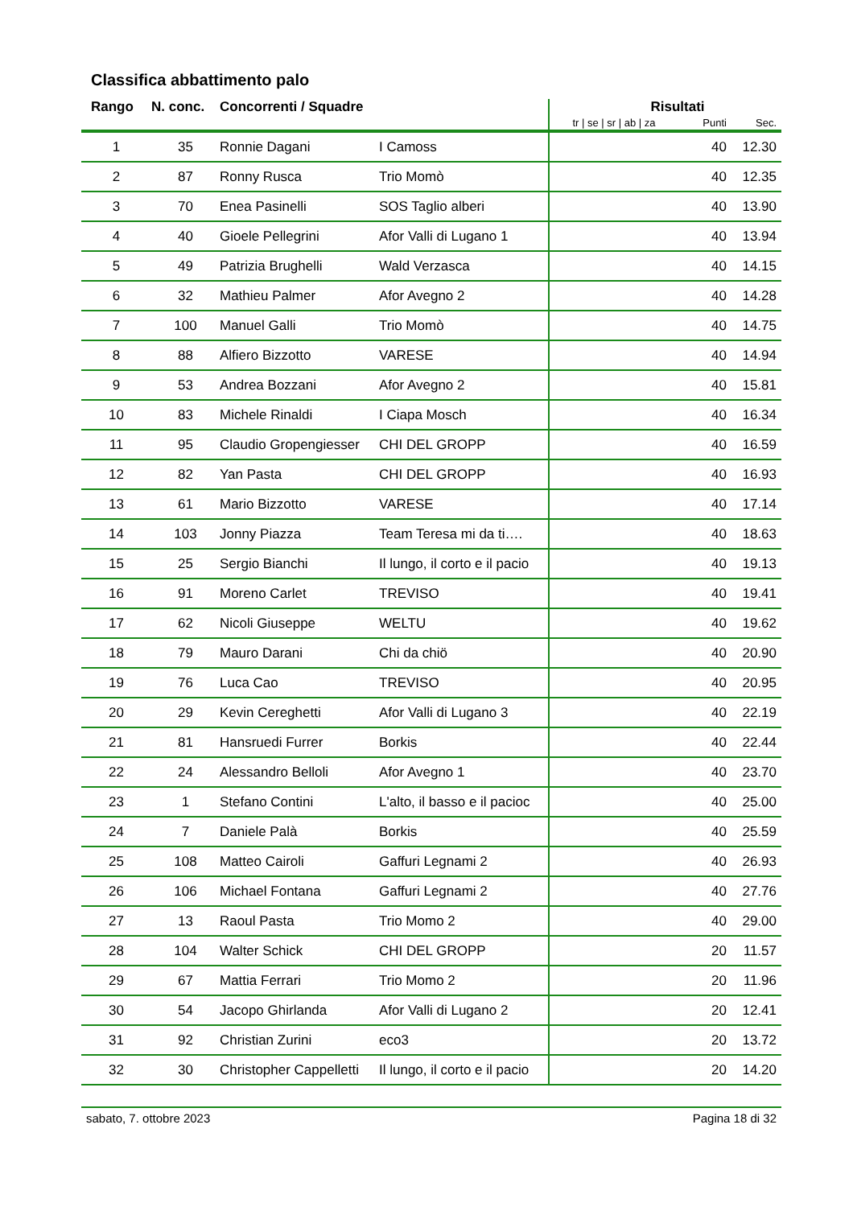Classifica abbattimento palo
| Rango | N. conc. | Concorrenti / Squadre | | Risultati | | |
| --- | --- | --- | --- | --- | --- | --- |
| | | | | tr / se / sr / ab / za | Punti | Sec. |
| 1 | 35 | Ronnie Dagani | I Camoss | | 40 | 12.30 |
| 2 | 87 | Ronny Rusca | Trio Momò | | 40 | 12.35 |
| 3 | 70 | Enea Pasinelli | SOS Taglio alberi | | 40 | 13.90 |
| 4 | 40 | Gioele Pellegrini | Afor Valli di Lugano 1 | | 40 | 13.94 |
| 5 | 49 | Patrizia Brughelli | Wald Verzasca | | 40 | 14.15 |
| 6 | 32 | Mathieu Palmer | Afor Avegno 2 | | 40 | 14.28 |
| 7 | 100 | Manuel Galli | Trio Momò | | 40 | 14.75 |
| 8 | 88 | Alfiero Bizzotto | VARESE | | 40 | 14.94 |
| 9 | 53 | Andrea Bozzani | Afor Avegno 2 | | 40 | 15.81 |
| 10 | 83 | Michele Rinaldi | I Ciapa Mosch | | 40 | 16.34 |
| 11 | 95 | Claudio Gropengiesser | CHI DEL GROPP | | 40 | 16.59 |
| 12 | 82 | Yan Pasta | CHI DEL GROPP | | 40 | 16.93 |
| 13 | 61 | Mario Bizzotto | VARESE | | 40 | 17.14 |
| 14 | 103 | Jonny Piazza | Team Teresa mi da ti…. | | 40 | 18.63 |
| 15 | 25 | Sergio Bianchi | Il lungo, il corto e il pacio | | 40 | 19.13 |
| 16 | 91 | Moreno Carlet | TREVISO | | 40 | 19.41 |
| 17 | 62 | Nicoli Giuseppe | WELTU | | 40 | 19.62 |
| 18 | 79 | Mauro Darani | Chi da chiö | | 40 | 20.90 |
| 19 | 76 | Luca Cao | TREVISO | | 40 | 20.95 |
| 20 | 29 | Kevin Cereghetti | Afor Valli di Lugano 3 | | 40 | 22.19 |
| 21 | 81 | Hansruedi Furrer | Borkis | | 40 | 22.44 |
| 22 | 24 | Alessandro Belloli | Afor Avegno 1 | | 40 | 23.70 |
| 23 | 1 | Stefano Contini | L'alto, il basso e il pacioc | | 40 | 25.00 |
| 24 | 7 | Daniele Palà | Borkis | | 40 | 25.59 |
| 25 | 108 | Matteo Cairoli | Gaffuri Legnami 2 | | 40 | 26.93 |
| 26 | 106 | Michael Fontana | Gaffuri Legnami 2 | | 40 | 27.76 |
| 27 | 13 | Raoul Pasta | Trio Momo 2 | | 40 | 29.00 |
| 28 | 104 | Walter Schick | CHI DEL GROPP | | 20 | 11.57 |
| 29 | 67 | Mattia Ferrari | Trio Momo 2 | | 20 | 11.96 |
| 30 | 54 | Jacopo Ghirlanda | Afor Valli di Lugano 2 | | 20 | 12.41 |
| 31 | 92 | Christian Zurini | eco3 | | 20 | 13.72 |
| 32 | 30 | Christopher Cappelletti | Il lungo, il corto e il pacio | | 20 | 14.20 |
sabato, 7. ottobre 2023 Pagina 18 di 32